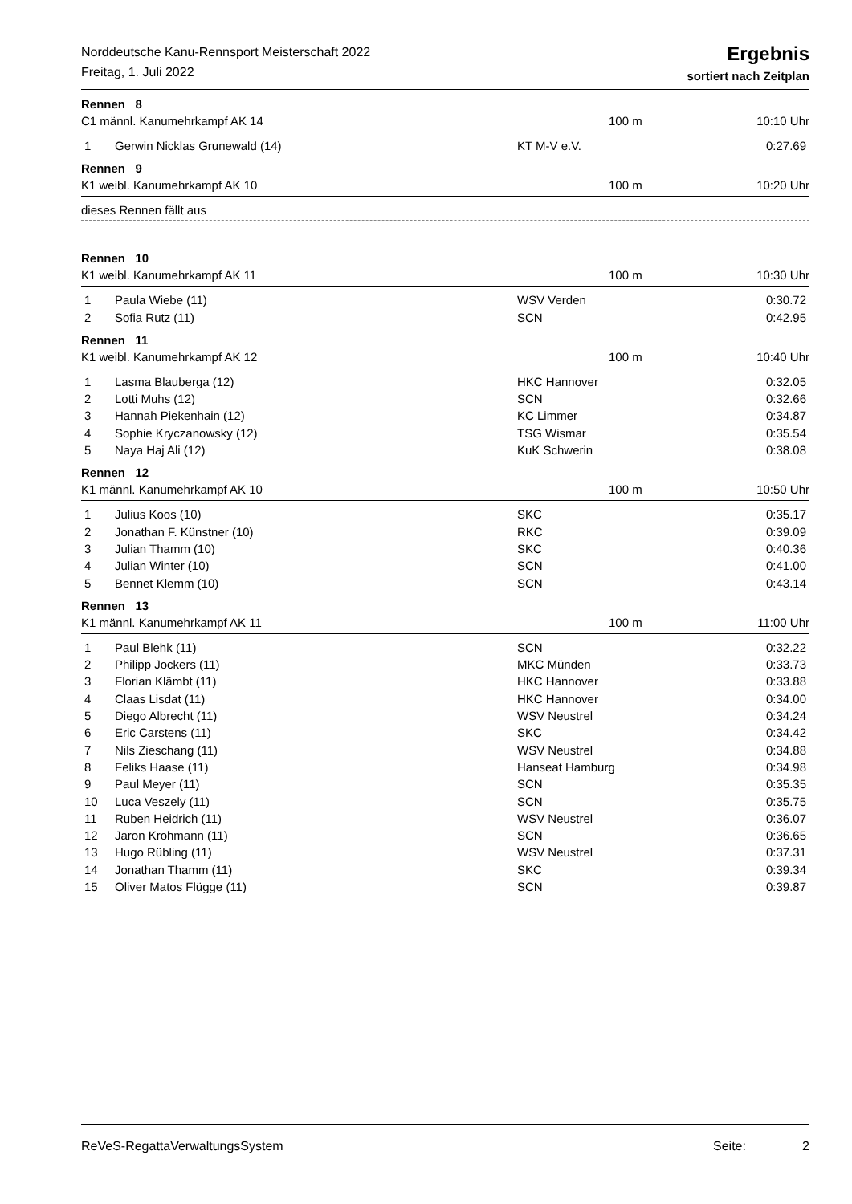Norddeutsche Kanu-Rennsport Meisterschaft 2022
Freitag, 1. Juli 2022
Ergebnis
sortiert nach Zeitplan
Rennen 8
C1 männl. Kanumehrkampf AK 14 100 m 10:10 Uhr
| 1 | Gerwin Nicklas Grunewald (14) | KT M-V e.V. | 0:27.69 |
Rennen 9
K1 weibl. Kanumehrkampf AK 10 100 m 10:20 Uhr
dieses Rennen fällt aus
Rennen 10
K1 weibl. Kanumehrkampf AK 11 100 m 10:30 Uhr
| 1 | Paula Wiebe (11) | WSV Verden | 0:30.72 |
| 2 | Sofia Rutz (11) | SCN | 0:42.95 |
Rennen 11
K1 weibl. Kanumehrkampf AK 12 100 m 10:40 Uhr
| 1 | Lasma Blauberga (12) | HKC Hannover | 0:32.05 |
| 2 | Lotti Muhs (12) | SCN | 0:32.66 |
| 3 | Hannah Piekenhain (12) | KC Limmer | 0:34.87 |
| 4 | Sophie Kryczanowsky (12) | TSG Wismar | 0:35.54 |
| 5 | Naya Haj Ali (12) | KuK Schwerin | 0:38.08 |
Rennen 12
K1 männl. Kanumehrkampf AK 10 100 m 10:50 Uhr
| 1 | Julius Koos (10) | SKC | 0:35.17 |
| 2 | Jonathan F. Künstner (10) | RKC | 0:39.09 |
| 3 | Julian Thamm (10) | SKC | 0:40.36 |
| 4 | Julian Winter (10) | SCN | 0:41.00 |
| 5 | Bennet Klemm (10) | SCN | 0:43.14 |
Rennen 13
K1 männl. Kanumehrkampf AK 11 100 m 11:00 Uhr
| 1 | Paul Blehk (11) | SCN | 0:32.22 |
| 2 | Philipp Jockers (11) | MKC Münden | 0:33.73 |
| 3 | Florian Klämbt (11) | HKC Hannover | 0:33.88 |
| 4 | Claas Lisdat (11) | HKC Hannover | 0:34.00 |
| 5 | Diego Albrecht (11) | WSV Neustrel | 0:34.24 |
| 6 | Eric Carstens (11) | SKC | 0:34.42 |
| 7 | Nils Zieschang (11) | WSV Neustrel | 0:34.88 |
| 8 | Feliks Haase (11) | Hanseat Hamburg | 0:34.98 |
| 9 | Paul Meyer (11) | SCN | 0:35.35 |
| 10 | Luca Veszely (11) | SCN | 0:35.75 |
| 11 | Ruben Heidrich (11) | WSV Neustrel | 0:36.07 |
| 12 | Jaron Krohmann (11) | SCN | 0:36.65 |
| 13 | Hugo Rübling (11) | WSV Neustrel | 0:37.31 |
| 14 | Jonathan Thamm (11) | SKC | 0:39.34 |
| 15 | Oliver Matos Flügge (11) | SCN | 0:39.87 |
ReVeS-RegattaVerwaltungsSystem Seite: 2